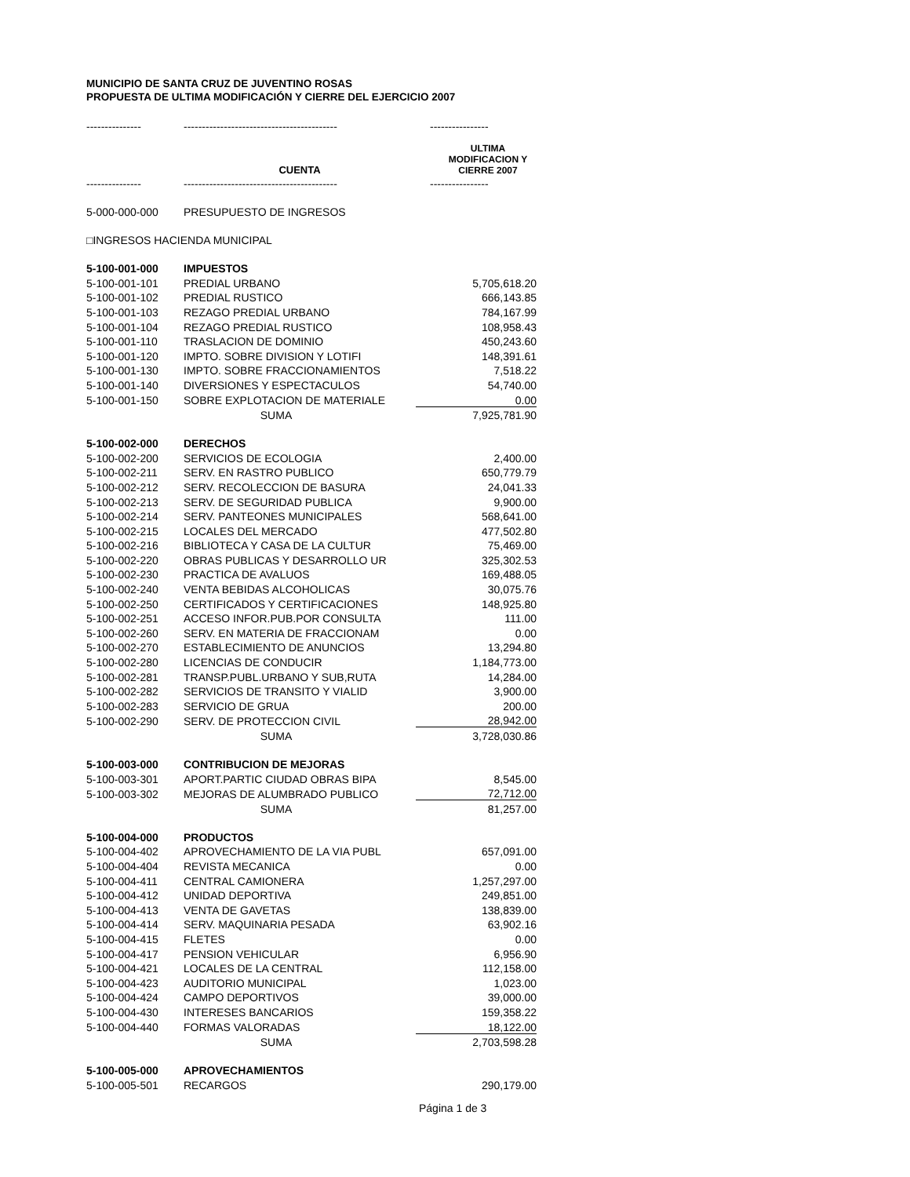MUNICIPIO DE SANTA CRUZ DE JUVENTINO ROSAS
PROPUESTA DE ULTIMA MODIFICACIÓN Y CIERRE DEL EJERCICIO 2007
| --------------- | ------------------------------------------ | ---------------- |
| | CUENTA | ULTIMA MODIFICACION Y CIERRE 2007 |
| --------------- | ------------------------------------------ | ---------------- |
| 5-000-000-000 | PRESUPUESTO DE INGRESOS | |
| □INGRESOS HACIENDA MUNICIPAL | | |
| 5-100-001-000 | IMPUESTOS | |
| 5-100-001-101 | PREDIAL URBANO | 5,705,618.20 |
| 5-100-001-102 | PREDIAL RUSTICO | 666,143.85 |
| 5-100-001-103 | REZAGO PREDIAL URBANO | 784,167.99 |
| 5-100-001-104 | REZAGO PREDIAL RUSTICO | 108,958.43 |
| 5-100-001-110 | TRASLACION DE DOMINIO | 450,243.60 |
| 5-100-001-120 | IMPTO. SOBRE DIVISION Y LOTIFI | 148,391.61 |
| 5-100-001-130 | IMPTO. SOBRE FRACCIONAMIENTOS | 7,518.22 |
| 5-100-001-140 | DIVERSIONES Y ESPECTACULOS | 54,740.00 |
| 5-100-001-150 | SOBRE EXPLOTACION DE MATERIALE | 0.00 |
| | SUMA | 7,925,781.90 |
| 5-100-002-000 | DERECHOS | |
| 5-100-002-200 | SERVICIOS DE ECOLOGIA | 2,400.00 |
| 5-100-002-211 | SERV. EN RASTRO PUBLICO | 650,779.79 |
| 5-100-002-212 | SERV. RECOLECCION DE BASURA | 24,041.33 |
| 5-100-002-213 | SERV. DE SEGURIDAD PUBLICA | 9,900.00 |
| 5-100-002-214 | SERV. PANTEONES MUNICIPALES | 568,641.00 |
| 5-100-002-215 | LOCALES DEL MERCADO | 477,502.80 |
| 5-100-002-216 | BIBLIOTECA Y CASA DE LA CULTUR | 75,469.00 |
| 5-100-002-220 | OBRAS PUBLICAS Y DESARROLLO UR | 325,302.53 |
| 5-100-002-230 | PRACTICA DE AVALUOS | 169,488.05 |
| 5-100-002-240 | VENTA BEBIDAS ALCOHOLICAS | 30,075.76 |
| 5-100-002-250 | CERTIFICADOS Y CERTIFICACIONES | 148,925.80 |
| 5-100-002-251 | ACCESO INFOR.PUB.POR CONSULTA | 111.00 |
| 5-100-002-260 | SERV. EN MATERIA DE FRACCIONAM | 0.00 |
| 5-100-002-270 | ESTABLECIMIENTO DE ANUNCIOS | 13,294.80 |
| 5-100-002-280 | LICENCIAS DE CONDUCIR | 1,184,773.00 |
| 5-100-002-281 | TRANSP.PUBL.URBANO Y SUB,RUTA | 14,284.00 |
| 5-100-002-282 | SERVICIOS DE TRANSITO Y VIALID | 3,900.00 |
| 5-100-002-283 | SERVICIO DE GRUA | 200.00 |
| 5-100-002-290 | SERV. DE PROTECCION CIVIL | 28,942.00 |
| | SUMA | 3,728,030.86 |
| 5-100-003-000 | CONTRIBUCION DE MEJORAS | |
| 5-100-003-301 | APORT.PARTIC CIUDAD OBRAS BIPA | 8,545.00 |
| 5-100-003-302 | MEJORAS DE ALUMBRADO PUBLICO | 72,712.00 |
| | SUMA | 81,257.00 |
| 5-100-004-000 | PRODUCTOS | |
| 5-100-004-402 | APROVECHAMIENTO DE LA VIA PUBL | 657,091.00 |
| 5-100-004-404 | REVISTA MECANICA | 0.00 |
| 5-100-004-411 | CENTRAL CAMIONERA | 1,257,297.00 |
| 5-100-004-412 | UNIDAD DEPORTIVA | 249,851.00 |
| 5-100-004-413 | VENTA DE GAVETAS | 138,839.00 |
| 5-100-004-414 | SERV. MAQUINARIA PESADA | 63,902.16 |
| 5-100-004-415 | FLETES | 0.00 |
| 5-100-004-417 | PENSION VEHICULAR | 6,956.90 |
| 5-100-004-421 | LOCALES DE LA CENTRAL | 112,158.00 |
| 5-100-004-423 | AUDITORIO MUNICIPAL | 1,023.00 |
| 5-100-004-424 | CAMPO DEPORTIVOS | 39,000.00 |
| 5-100-004-430 | INTERESES BANCARIOS | 159,358.22 |
| 5-100-004-440 | FORMAS VALORADAS | 18,122.00 |
| | SUMA | 2,703,598.28 |
| 5-100-005-000 | APROVECHAMIENTOS | |
| 5-100-005-501 | RECARGOS | 290,179.00 |
Página 1 de 3